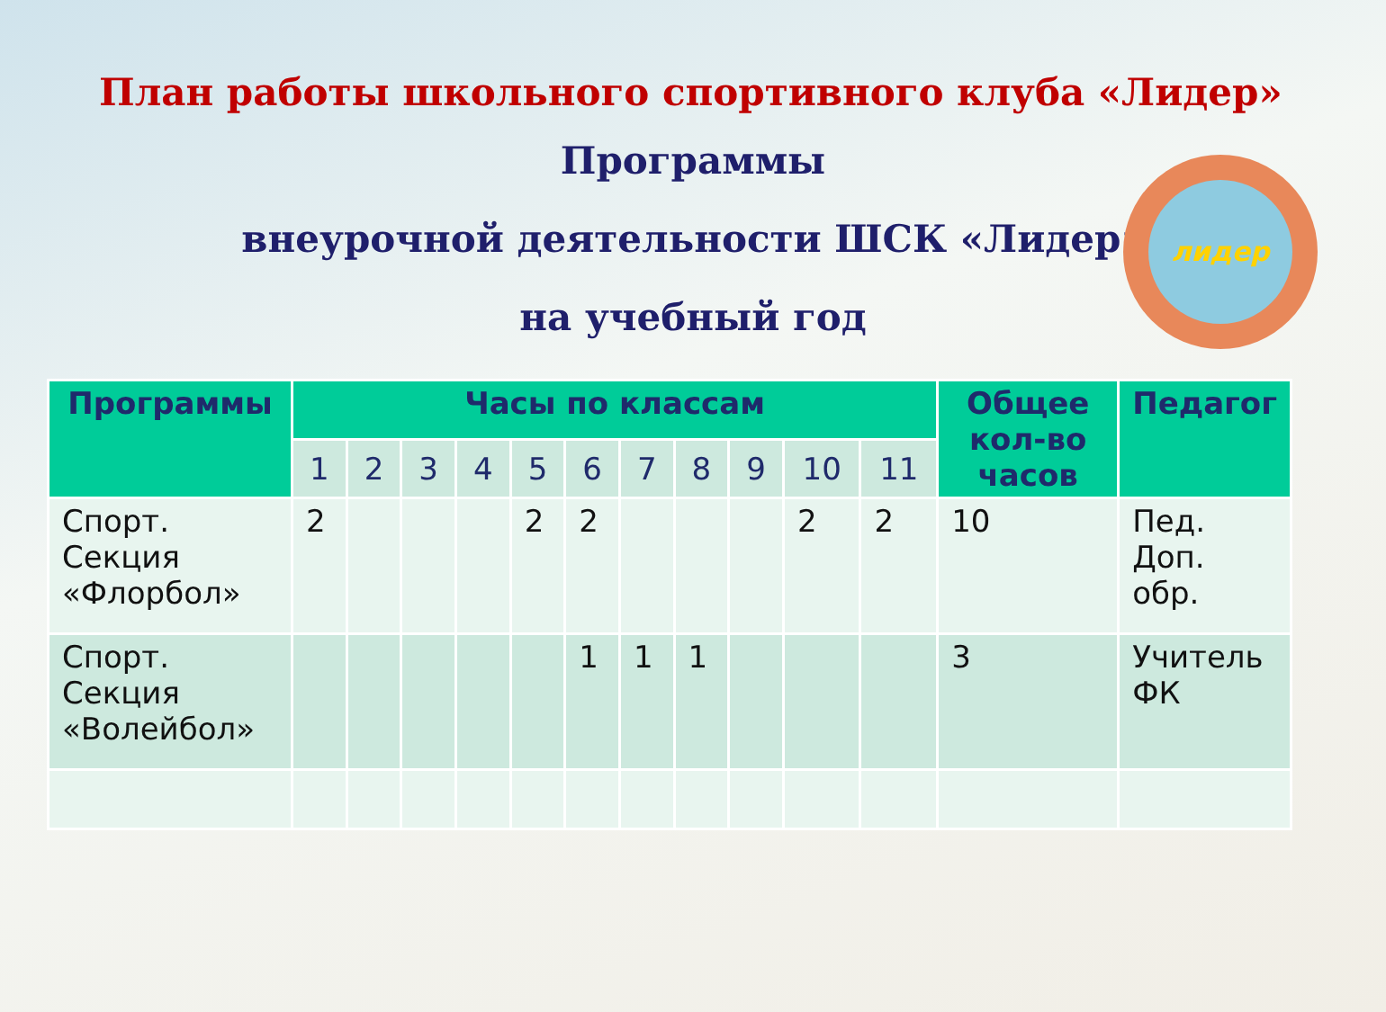План работы школьного спортивного клуба «Лидер»
Программы
внеурочной деятельности ШСК «Лидер»
на учебный год
лидер
| Программы | Часы по классам | | | | | | | | | | | Общее кол-во часов | Педагог |
| --- | --- | --- | --- | --- | --- | --- | --- | --- | --- | --- | --- | --- | --- |
| | 1 | 2 | 3 | 4 | 5 | 6 | 7 | 8 | 9 | 10 | 11 | | |
| Спорт. Секция «Флорбол» | 2 | | | | 2 | 2 | | | | 2 | 2 | 10 | Пед. Доп. обр. |
| Спорт. Секция «Волейбол» | | | | | | 1 | 1 | 1 | | | | 3 | Учитель ФК |